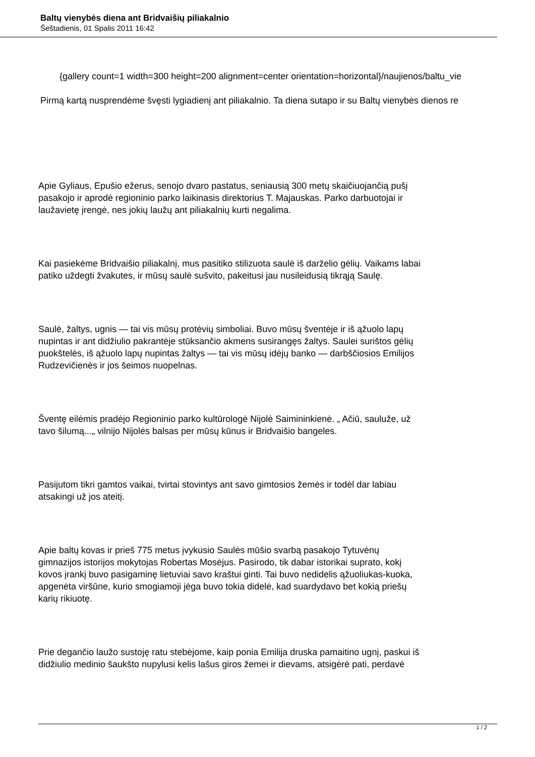Baltų vienybės diena ant Bridvaišių piliakalnio
Šeštadienis, 01 Spalis 2011 16:42
{gallery count=1 width=300 height=200 alignment=center orientation=horizontal}/naujienos/baltu_vie
Pirmą kartą nusprendėme švęsti lygiadienį ant piliakalnio. Ta diena sutapo ir su Baltų vienybės dienos re
Apie Gyliaus, Epušio ežerus, senojo dvaro pastatus, seniausią 300 metų skaičiuojančią pušį
pasakojo ir aprodė regioninio parko laikinasis direktorius T. Majauskas. Parko darbuotojai ir
laužavietę įrengė, nes jokių laužų ant piliakalnių kurti negalima.
Kai pasiekėme Bridvaišio piliakalnį, mus pasitiko stilizuota saulė iš darželio gėlių. Vaikams labai
patiko uždegti žvakutes, ir mūsų saulė sušvito, pakeitusi jau nusileidusią tikrąją Saulę.
Saulė, žaltys, ugnis — tai vis mūsų protėvių simboliai. Buvo mūsų šventėje ir iš ąžuolo lapų
nupintas ir ant didžiulio pakrantėje stūksančio akmens susirangęs žaltys. Saulei surištos gėlių
puokštelės, iš ąžuolo lapų nupintas žaltys — tai vis mūsų idėjų banko — darbščiosios Emilijos
Rudzevičienės ir jos šeimos nuopelnas.
Šventę eilėmis pradėjo Regioninio parko kultūrologė Nijolė Saimininkienė. „ Ačiū, sauluže, už
tavo šilumą...„ vilnijo Nijolės balsas per mūsų kūnus ir Bridvaišio bangeles.
Pasijutom tikri gamtos vaikai, tvirtai stovintys ant savo gimtosios žemės ir todėl dar labiau
atsakingi už jos ateitį.
Apie baltų kovas ir prieš 775 metus įvykusio Saulės mūšio svarbą pasakojo Tytuvėnų
gimnazijos istorijos mokytojas Robertas Mosėjus. Pasirodo, tik dabar istorikai suprato, kokį
kovos įrankį buvo pasigaminę lietuviai savo kraštui ginti. Tai buvo nedidelis ąžuoliukas-kuoka,
apgenėta viršūne, kurio smogiamoji jėga buvo tokia didelė, kad suardydavo bet kokią priešų
karių rikiuotę.
Prie degančio laužo sustoję ratu stebėjome, kaip ponia Emilija druska pamaitino ugnį, paskui iš
didžiulio medinio šaukšto nupylusi kelis lašus giros žemei ir dievams, atsigėrė pati, perdavė
1 / 2